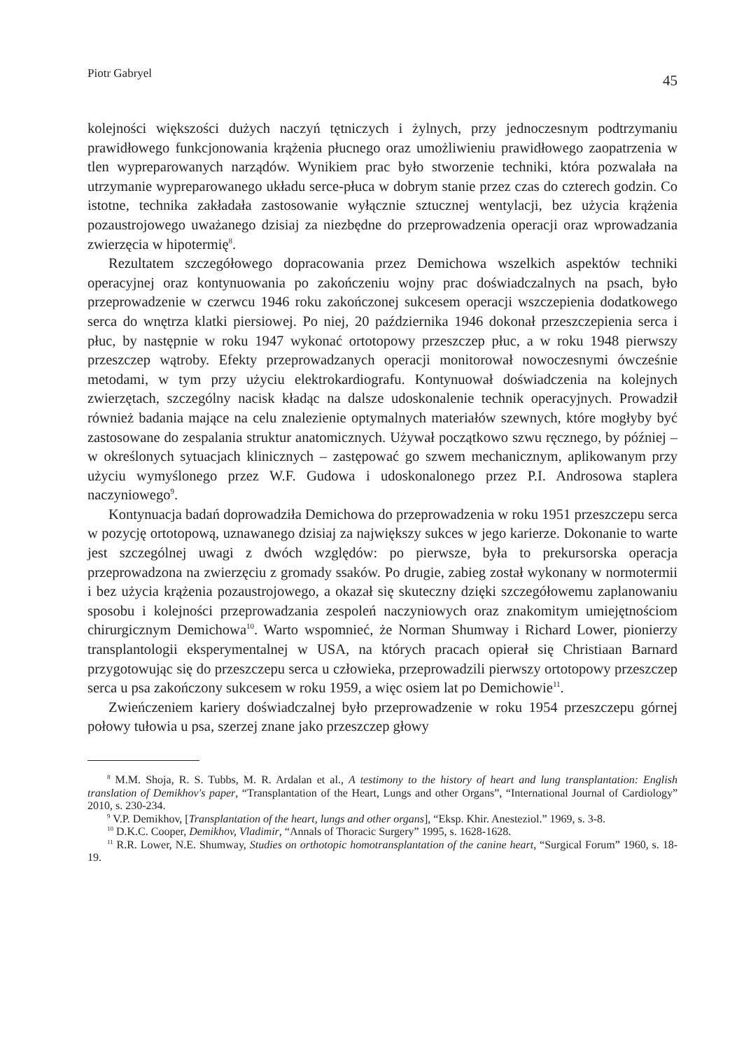Piotr Gabryel 45
kolejności większości dużych naczyń tętniczych i żylnych, przy jednoczesnym podtrzymaniu prawidłowego funkcjonowania krążenia płucnego oraz umożliwieniu prawidłowego zaopatrzenia w tlen wypreparowanych narządów. Wynikiem prac było stworzenie techniki, która pozwalała na utrzymanie wypreparowanego układu serce-płuca w dobrym stanie przez czas do czterech godzin. Co istotne, technika zakładała zastosowanie wyłącznie sztucznej wentylacji, bez użycia krążenia pozaustrojowego uważanego dzisiaj za niezbędne do przeprowadzenia operacji oraz wprowadzania zwierzęcia w hipotermię<sup>8</sup>.
Rezultatem szczegółowego dopracowania przez Demichowa wszelkich aspektów techniki operacyjnej oraz kontynuowania po zakończeniu wojny prac doświadczalnych na psach, było przeprowadzenie w czerwcu 1946 roku zakończonej sukcesem operacji wszczepienia dodatkowego serca do wnętrza klatki piersiowej. Po niej, 20 października 1946 dokonał przeszczepienia serca i płuc, by następnie w roku 1947 wykonać ortotopowy przeszczep płuc, a w roku 1948 pierwszy przeszczep wątroby. Efekty przeprowadzanych operacji monitorował nowoczesnymi ówcześnie metodami, w tym przy użyciu elektrokardiografu. Kontynuował doświadczenia na kolejnych zwierzętach, szczególny nacisk kładąc na dalsze udoskonalenie technik operacyjnych. Prowadził również badania mające na celu znalezienie optymalnych materiałów szewnych, które mogłyby być zastosowane do zespalania struktur anatomicznych. Używał początkowo szwu ręcznego, by później – w określonych sytuacjach klinicznych – zastępować go szwem mechanicznym, aplikowanym przy użyciu wymyślonego przez W.F. Gudowa i udoskonalonego przez P.I. Androsowa staplera naczyniowego<sup>9</sup>.
Kontynuacja badań doprowadziła Demichowa do przeprowadzenia w roku 1951 przeszczepu serca w pozycję ortotopową, uznawanego dzisiaj za największy sukces w jego karierze. Dokonanie to warte jest szczególnej uwagi z dwóch względów: po pierwsze, była to prekursorska operacja przeprowadzona na zwierzęciu z gromady ssaków. Po drugie, zabieg został wykonany w normotermii i bez użycia krążenia pozaustrojowego, a okazał się skuteczny dzięki szczegółowemu zaplanowaniu sposobu i kolejności przeprowadzania zespoleń naczyniowych oraz znakomitym umiejętnościom chirurgicznym Demichowa<sup>10</sup>. Warto wspomnieć, że Norman Shumway i Richard Lower, pionierzy transplantologii eksperymentalnej w USA, na których pracach opierał się Christiaan Barnard przygotowując się do przeszczepu serca u człowieka, przeprowadzili pierwszy ortotopowy przeszczep serca u psa zakończony sukcesem w roku 1959, a więc osiem lat po Demichowie<sup>11</sup>.
Zwieńczeniem kariery doświadczalnej było przeprowadzenie w roku 1954 przeszczepu górnej połowy tułowia u psa, szerzej znane jako przeszczep głowy
<sup>8</sup> M.M. Shoja, R. S. Tubbs, M. R. Ardalan et al., A testimony to the history of heart and lung transplantation: English translation of Demikhov's paper, “Transplantation of the Heart, Lungs and other Organs”, “International Journal of Cardiology” 2010, s. 230-234.
<sup>9</sup> V.P. Demikhov, [Transplantation of the heart, lungs and other organs], “Eksp. Khir. Anesteziol.” 1969, s. 3-8.
<sup>10</sup> D.K.C. Cooper, Demikhov, Vladimir, “Annals of Thoracic Surgery” 1995, s. 1628-1628.
<sup>11</sup> R.R. Lower, N.E. Shumway, Studies on orthotopic homotransplantation of the canine heart, “Surgical Forum” 1960, s. 18-19.